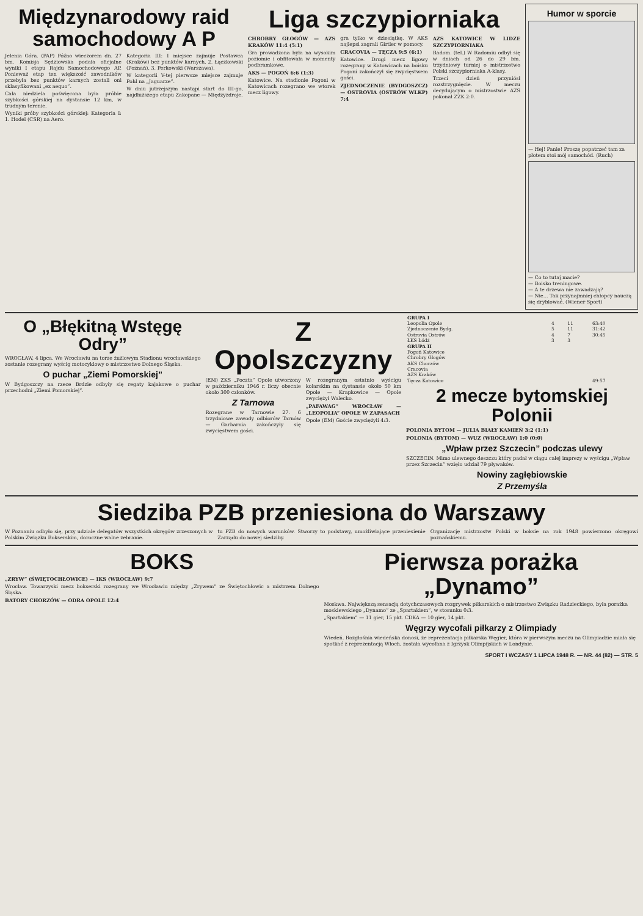Międzynarodowy raid samochodowy A P
Jelenia Góra. (PAP) Późno wieczorem dn. 27 bm. Komisja Sędziowska podała oficjalne wyniki I etapu Rajdu Samochodowego AP. Ponieważ etap ten większość zawodników przebyła bez punktów karnych zostali oni sklasyfikowani „ex aequo”.
Cała niedziela poświęcona była próbie szybkości górskiej na dystansie 12 km, w trudnym terenie.
Wyniki próby szybkości górskiej: Kategoria I: 1. Hodel (CSR) na Aero.
Kategoria III: I miejsce zajmuje Postawca (Kraków) bez punktów karnych, 2. Łączkowski (Poznań), 3. Perkowski (Warszawa).
W kategorii V-tej pierwsze miejsce zajmuje Pohl na „Jaguarze”.
W dniu jutrzejszym nastąpi start do III-go, najdłuższego etapu Zakopane — Międzyzdroje.
Liga szczypiorniaka
CHROBRY GŁOGÓW — AZS KRAKÓW 11:4 (5:1)
Gra prowadzona była na wysokim poziomie i obfitowała w momenty podbramkowe.
AKS — POGOŃ 6:6 (1:3)
Katowice. Na stadionie Pogoni w Katowicach rozegrano we wtorek mecz ligowy.
gra tylko w dziesiątkę. W AKS najlepsi zagrali Girtler w pomocy.
CRACOVIA — TĘCZA 9:5 (6:1)
Katowice. Drugi mecz ligowy rozegrany w Katowicach na boisku Pogoni zakończył się zwycięstwem gości.
ZJEDNOCZENIE (BYDGOSZCZ) — OSTROVIA (OSTRÓW WLKP) 7:4
AZS KATOWICE W LIDZE SZCZYPIORNIAKA
Radom. (tel.) W Radomiu odbył się w dniach od 26 do 29 bm. trzydniowy turniej o mistrzostwo Polski szczypiorniaka A-klasy.
Trzeci dzień przyniósł rozstrzygnięcie. W meczu decydującym o mistrzostwie AZS pokonał ZZK 2:0.
Humor w sporcie
— Hej! Panie! Proszę popatrzeć tam za płotem stoi mój samochód. (Ruch)
— Co to tutaj macie?
— Boisko treningowe.
— A te drzewa nie zawadzają?
— Nie... Tak przynajmniej chłopcy nauczą się dryblować. (Wiener Sport)
O „Błękitną Wstęgę Odry”
WROCŁAW, 4 lipca. We Wrocławiu na torze żużlowym Stadionu wrocławskiego zostanie rozegrany wyścig motocyklowy o mistrzostwo Dolnego Śląska.
O puchar „Ziemi Pomorskiej”
W Bydgoszczy na rzece Brdzie odbyły się regaty kajakowe o puchar przechodni „Ziemi Pomorskiej”.
Z Opolszczyzny
(EM) ZKS „Poczta” Opole utworzony w październiku 1946 r. liczy obecnie około 300 członków.
Z Tarnowa
Rozegrane w Tarnowie 27. 6 trzydniowe zawody odbiorów Tarnów — Garbarnia zakończyły się zwycięstwem gości.
W rozegranym ostatnio wyścigu kolarskim na dystansie około 50 km Opole — Krapkowice — Opole zwyciężył Walecko.
„PAFAWAG” WROCŁAW — „LEOPOLIA” OPOLE W ZAPASACH
Opole (EM) Goście zwyciężyli 4:3.
| GRUPA I | | | |
| --- | --- | --- | --- |
| Leopolia Opole | 4 | 11 | 63:40 |
| Zjednoczenie Bydg. | 5 | 11 | 31:42 |
| Ostrovia Ostrów | 4 | 7 | 30:45 |
| ŁKS Łódź | 3 | 3 | |
| GRUPA II | | | |
| Pogoń Katowice | | | |
| Chrobry Głogów | | | |
| AKS Chorzów | | | |
| Cracovia | | | |
| AZS Kraków | | | |
| Tęcza Katowice | | | 49:57 |
2 mecze bytomskiej Polonii
POLONIA BYTOM — JULIA BIAŁY KAMIEŃ 3:2 (1:1)
POLONIA (BYTOM) — WUZ (WROCŁAW) 1:0 (0:0)
„Wpław przez Szczecin” podczas ulewy
SZCZECIN. Mimo ulewnego deszczu który padał w ciągu całej imprezy w wyścigu „Wpław przez Szczecin” wzięło udział 79 pływaków.
Nowiny zagłębiowskie
Z Przemyśla
Siedziba PZB przeniesiona do Warszawy
W Poznaniu odbyło się, przy udziale delegatów wszystkich okręgów zrzeszonych w Polskim Związku Bokserskim, doroczne walne zebranie.
tu PZB do nowych warunków. Stworzy to podstawy, umożliwiające przeniesienie Zarządu do nowej siedziby.
Organizację mistrzostw Polski w boksie na rok 1948 powierzono okręgowi poznańskiemu.
BOKS
„ZRYW” (ŚWIĘTOCHŁOWICE) — IKS (WROCŁAW) 9:7
Wrocław. Towarzyski mecz bokserski rozegrany we Wrocławiu między „Zrywem” ze Świętochłowic a mistrzem Dolnego Śląska.
BATORY CHORZÓW — ODRA OPOLE 12:4
Pierwsza porażka „Dynamo”
Moskwa. Największą sensacją dotychczasowych rozgrywek piłkarskich o mistrzostwo Związku Radzieckiego, była porażka moskiewskiego „Dynamo” ze „Spartakiem”, w stosunku 0:3.
„Spartakiem” — 11 gier, 15 pkt. CDKA — 10 gier, 14 pkt.
Węgrzy wycofali piłkarzy z Olimpiady
Wiedeń. Rozgłośnia wiedeńska donosi, że reprezentacja piłkarska Węgier, która w pierwszym meczu na Olimpiadzie miała się spotkać z reprezentacją Włoch, została wycofana z Igrzysk Olimpijskich w Londynie.
SPORT I WCZASY 1 LIPCA 1948 R. — NR. 44 (82) — STR. 5